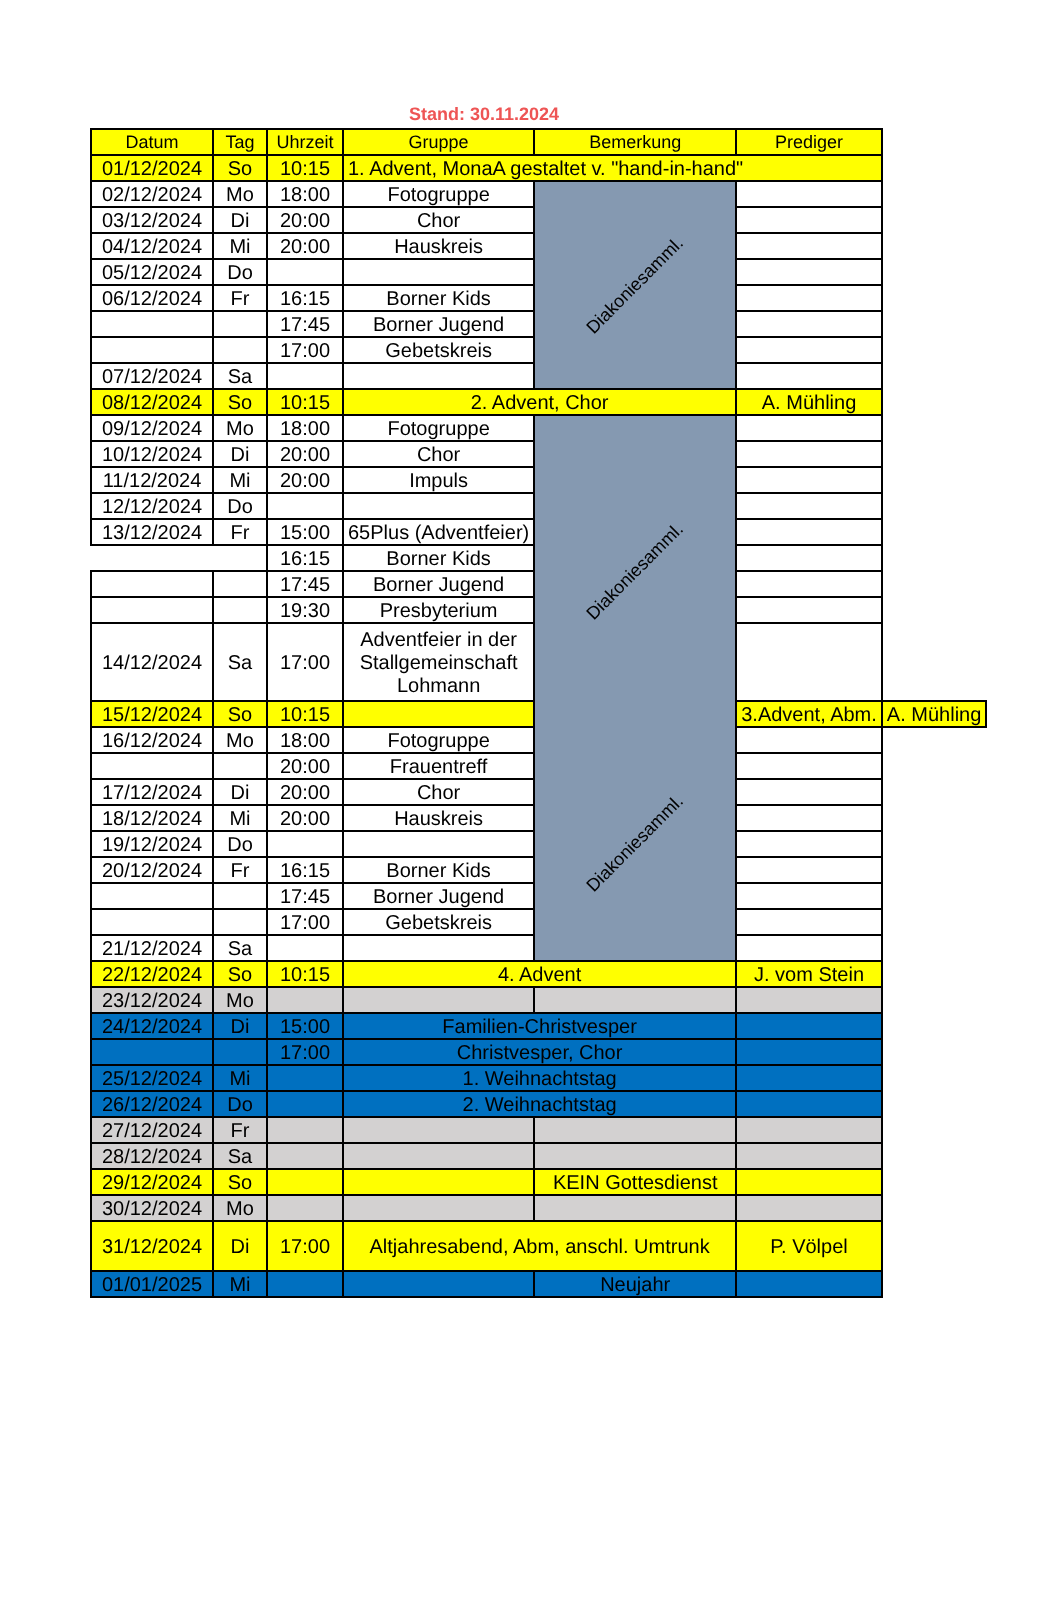Stand: 30.11.2024
| Datum | Tag | Uhrzeit | Gruppe | Bemerkung | Prediger | |
| --- | --- | --- | --- | --- | --- | --- |
| 01/12/2024 | So | 10:15 | 1. Advent, MonaA gestaltet v. "hand-in-hand" | | | |
| 02/12/2024 | Mo | 18:00 | Fotogruppe | Diakoniesamml. | | |
| 03/12/2024 | Di | 20:00 | Chor | | | |
| 04/12/2024 | Mi | 20:00 | Hauskreis | | | |
| 05/12/2024 | Do | | | | | |
| 06/12/2024 | Fr | 16:15 | Borner Kids | | | |
| | | 17:45 | Borner Jugend | | | |
| | | 17:00 | Gebetskreis | | | |
| 07/12/2024 | Sa | | | | | |
| 08/12/2024 | So | 10:15 | 2. Advent, Chor | | A. Mühling | |
| 09/12/2024 | Mo | 18:00 | Fotogruppe | Diakoniesamml. | | |
| 10/12/2024 | Di | 20:00 | Chor | | | |
| 11/12/2024 | Mi | 20:00 | Impuls | | | |
| 12/12/2024 | Do | | | | | |
| 13/12/2024 | Fr | 15:00 | 65Plus (Adventfeier) | | | |
| | | 16:15 | Borner Kids | | | |
| | | 17:45 | Borner Jugend | | | |
| | | 19:30 | Presbyterium | | | |
| 14/12/2024 | Sa | 17:00 | Adventfeier in der Stallgemeinschaft Lohmann | | | |
| 15/12/2024 | So | 10:15 | | | 3.Advent, Abm. | A. Mühling |
| 16/12/2024 | Mo | 18:00 | Fotogruppe | Diakoniesamml. | | |
| | | 20:00 | Frauentreff | | | |
| 17/12/2024 | Di | 20:00 | Chor | | | |
| 18/12/2024 | Mi | 20:00 | Hauskreis | | | |
| 19/12/2024 | Do | | | | | |
| 20/12/2024 | Fr | 16:15 | Borner Kids | | | |
| | | 17:45 | Borner Jugend | | | |
| | | 17:00 | Gebetskreis | | | |
| 21/12/2024 | Sa | | | | | |
| 22/12/2024 | So | 10:15 | 4. Advent | | J. vom Stein | |
| 23/12/2024 | Mo | | | | | |
| 24/12/2024 | Di | 15:00 | Familien-Christvesper | | | |
| | | 17:00 | Christvesper, Chor | | | |
| 25/12/2024 | Mi | | 1. Weihnachtstag | | | |
| 26/12/2024 | Do | | 2. Weihnachtstag | | | |
| 27/12/2024 | Fr | | | | | |
| 28/12/2024 | Sa | | | | | |
| 29/12/2024 | So | | | KEIN Gottesdienst | | |
| 30/12/2024 | Mo | | | | | |
| 31/12/2024 | Di | 17:00 | Altjahresabend, Abm, anschl. Umtrunk | | P. Völpel | |
| 01/01/2025 | Mi | | | Neujahr | | |